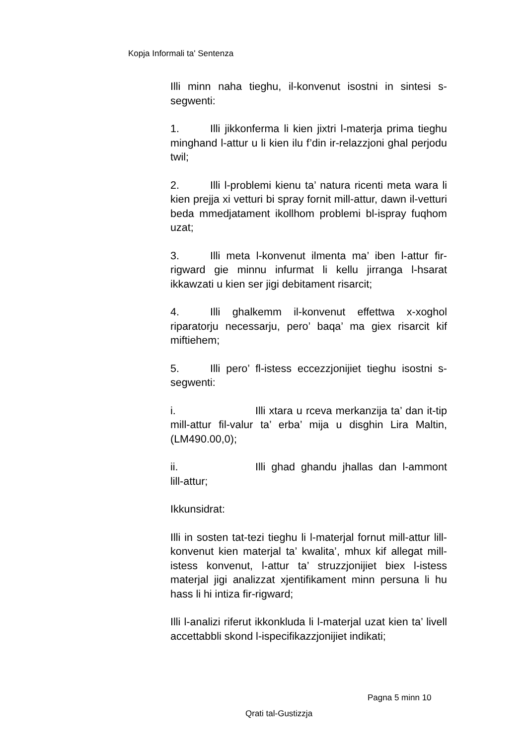Kopja Informali ta' Sentenza
Illi minn naha tieghu, il-konvenut isostni in sintesi s-segwenti:
1. Illi jikkonferma li kien jixtri l-materja prima tieghu minghand l-attur u li kien ilu f’din ir-relazzjoni ghal perjodu twil;
2. Illi l-problemi kienu ta’ natura ricenti meta wara li kien prejja xi vetturi bi spray fornit mill-attur, dawn il-vetturi beda mmedjatament ikollhom problemi bl-ispray fuqhom uzat;
3. Illi meta l-konvenut ilmenta ma’ iben l-attur fir-rigward gie minnu infurmat li kellu jirranga l-hsarat ikkawzati u kien ser jigi debitament risarcit;
4. Illi ghalkemm il-konvenut effettwa x-xoghol riparatorju necessarju, pero’ baqa’ ma giex risarcit kif miftiehem;
5. Illi pero’ fl-istess eccezzjonijiet tieghu isostni s-segwenti:
i. Illi xtara u rceva merkanzija ta’ dan it-tip mill-attur fil-valur ta’ erba’ mija u disghin Lira Maltin, (LM490.00,0);
ii. Illi ghad ghandu jhallas dan l-ammont lill-attur;
Ikkunsidrat:
Illi in sosten tat-tezi tieghu li l-materjal fornut mill-attur lill-konvenut kien materjal ta’ kwalita’, mhux kif allegat mill-istess konvenut, l-attur ta’ struzzjonijiet biex l-istess materjal jigi analizzat xjentifikament minn persuna li hu hass li hi intiza fir-rigward;
Illi l-analizi riferut ikkonkluda li l-materjal uzat kien ta’ livell accettabbli skond l-ispecifikazzjonijiet indikati;
Pagna 5 minn 10
Qrati tal-Gustizzja